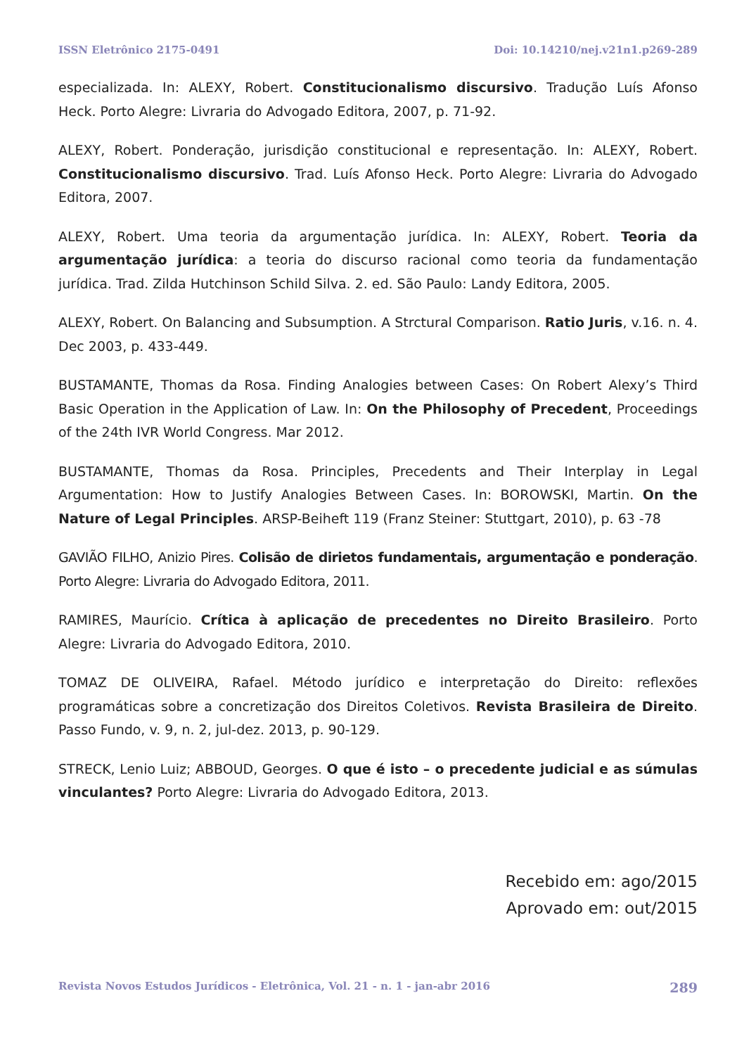ISSN Eletrônico 2175-0491 Doi: 10.14210/nej.v21n1.p269-289
especializada. In: ALEXY, Robert. Constitucionalismo discursivo. Tradução Luís Afonso Heck. Porto Alegre: Livraria do Advogado Editora, 2007, p. 71-92.
ALEXY, Robert. Ponderação, jurisdição constitucional e representação. In: ALEXY, Robert. Constitucionalismo discursivo. Trad. Luís Afonso Heck. Porto Alegre: Livraria do Advogado Editora, 2007.
ALEXY, Robert. Uma teoria da argumentação jurídica. In: ALEXY, Robert. Teoria da argumentação jurídica: a teoria do discurso racional como teoria da fundamentação jurídica. Trad. Zilda Hutchinson Schild Silva. 2. ed. São Paulo: Landy Editora, 2005.
ALEXY, Robert. On Balancing and Subsumption. A Strctural Comparison. Ratio Juris, v.16. n. 4. Dec 2003, p. 433-449.
BUSTAMANTE, Thomas da Rosa. Finding Analogies between Cases: On Robert Alexy’s Third Basic Operation in the Application of Law. In: On the Philosophy of Precedent, Proceedings of the 24th IVR World Congress. Mar 2012.
BUSTAMANTE, Thomas da Rosa. Principles, Precedents and Their Interplay in Legal Argumentation: How to Justify Analogies Between Cases. In: BOROWSKI, Martin. On the Nature of Legal Principles. ARSP-Beiheft 119 (Franz Steiner: Stuttgart, 2010), p. 63 -78
GAVIÃO FILHO, Anizio Pires. Colisão de dirietos fundamentais, argumentação e ponderação. Porto Alegre: Livraria do Advogado Editora, 2011.
RAMIRES, Maurício. Crítica à aplicação de precedentes no Direito Brasileiro. Porto Alegre: Livraria do Advogado Editora, 2010.
TOMAZ DE OLIVEIRA, Rafael. Método jurídico e interpretação do Direito: reflexões programáticas sobre a concretização dos Direitos Coletivos. Revista Brasileira de Direito. Passo Fundo, v. 9, n. 2, jul-dez. 2013, p. 90-129.
STRECK, Lenio Luiz; ABBOUD, Georges. O que é isto – o precedente judicial e as súmulas vinculantes? Porto Alegre: Livraria do Advogado Editora, 2013.
Recebido em: ago/2015
Aprovado em: out/2015
Revista Novos Estudos Jurídicos - Eletrônica, Vol. 21 - n. 1 - jan-abr 2016 289